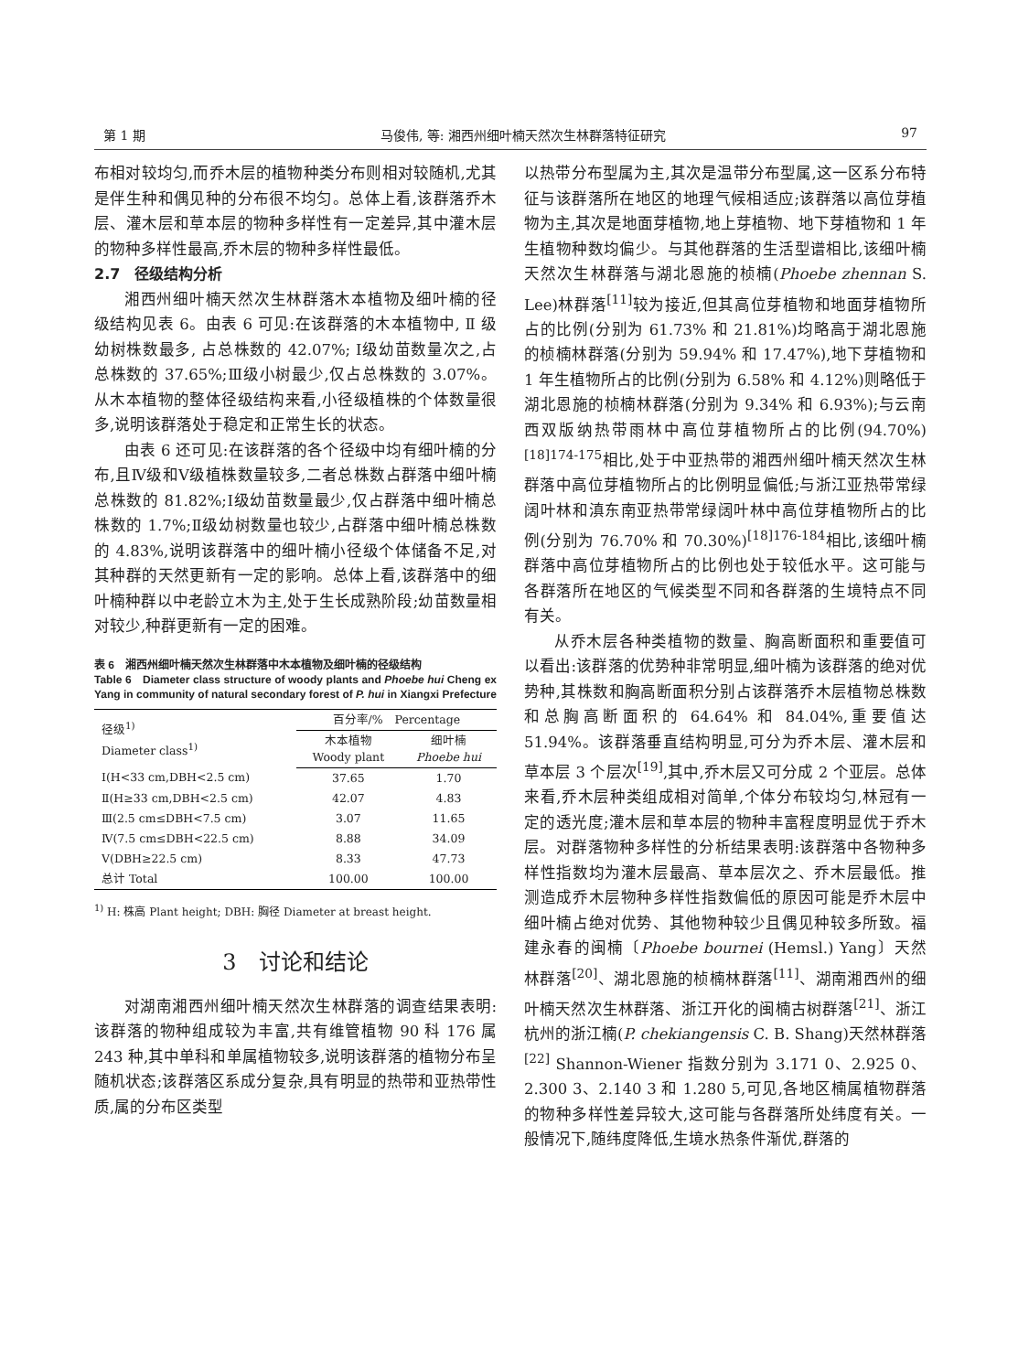第 1 期 马俊伟, 等: 湘西州细叶楠天然次生林群落特征研究 97
布相对较均匀,而乔木层的植物种类分布则相对较随机,尤其是伴生种和偶见种的分布很不均匀。总体上看,该群落乔木层、灌木层和草本层的物种多样性有一定差异,其中灌木层的物种多样性最高,乔木层的物种多样性最低。
2.7　径级结构分析
湘西州细叶楠天然次生林群落木本植物及细叶楠的径级结构见表 6。由表 6 可见:在该群落的木本植物中, Ⅱ 级幼树株数最多, 占总株数的 42.07%; Ⅰ级幼苗数量次之,占总株数的 37.65%;Ⅲ级小树最少,仅占总株数的 3.07%。从木本植物的整体径级结构来看,小径级植株的个体数量很多,说明该群落处于稳定和正常生长的状态。
由表 6 还可见:在该群落的各个径级中均有细叶楠的分布,且Ⅳ级和Ⅴ级植株数量较多,二者总株数占群落中细叶楠总株数的 81.82%;Ⅰ级幼苗数量最少,仅占群落中细叶楠总株数的 1.7%;Ⅱ级幼树数量也较少,占群落中细叶楠总株数的 4.83%,说明该群落中的细叶楠小径级个体储备不足,对其种群的天然更新有一定的影响。总体上看,该群落中的细叶楠种群以中老龄立木为主,处于生长成熟阶段;幼苗数量相对较少,种群更新有一定的困难。
表 6　湘西州细叶楠天然次生林群落中木本植物及细叶楠的径级结构
Table 6　Diameter class structure of woody plants and Phoebe hui Cheng ex Yang in community of natural secondary forest of P. hui in Xiangxi Prefecture
| 径级<sup>1)</sup> Diameter class<sup>1)</sup> | 百分率/% Percentage | |
| --- | --- | --- |
| | 木本植物 Woody plant | 细叶楠 Phoebe hui |
| Ⅰ(H<33 cm,DBH<2.5 cm) | 37.65 | 1.70 |
| Ⅱ(H≥33 cm,DBH<2.5 cm) | 42.07 | 4.83 |
| Ⅲ(2.5 cm≤DBH<7.5 cm) | 3.07 | 11.65 |
| Ⅳ(7.5 cm≤DBH<22.5 cm) | 8.88 | 34.09 |
| Ⅴ(DBH≥22.5 cm) | 8.33 | 47.73 |
| 总计 Total | 100.00 | 100.00 |
<sup>1)</sup> H: 株高 Plant height; DBH: 胸径 Diameter at breast height.
3　讨论和结论
对湖南湘西州细叶楠天然次生林群落的调查结果表明:该群落的物种组成较为丰富,共有维管植物 90 科 176 属 243 种,其中单科和单属植物较多,说明该群落的植物分布呈随机状态;该群落区系成分复杂,具有明显的热带和亚热带性质,属的分布区类型
以热带分布型属为主,其次是温带分布型属,这一区系分布特征与该群落所在地区的地理气候相适应;该群落以高位芽植物为主,其次是地面芽植物,地上芽植物、地下芽植物和 1 年生植物种数均偏少。与其他群落的生活型谱相比,该细叶楠天然次生林群落与湖北恩施的桢楠(Phoebe zhennan S. Lee)林群落<sup>[11]</sup>较为接近,但其高位芽植物和地面芽植物所占的比例(分别为 61.73% 和 21.81%)均略高于湖北恩施的桢楠林群落(分别为 59.94% 和 17.47%),地下芽植物和 1 年生植物所占的比例(分别为 6.58% 和 4.12%)则略低于湖北恩施的桢楠林群落(分别为 9.34% 和 6.93%);与云南西双版纳热带雨林中高位芽植物所占的比例(94.70%)<sup>[18]174-175</sup>相比,处于中亚热带的湘西州细叶楠天然次生林群落中高位芽植物所占的比例明显偏低;与浙江亚热带常绿阔叶林和滇东南亚热带常绿阔叶林中高位芽植物所占的比例(分别为 76.70% 和 70.30%)<sup>[18]176-184</sup>相比,该细叶楠群落中高位芽植物所占的比例也处于较低水平。这可能与各群落所在地区的气候类型不同和各群落的生境特点不同有关。
从乔木层各种类植物的数量、胸高断面积和重要值可以看出:该群落的优势种非常明显,细叶楠为该群落的绝对优势种,其株数和胸高断面积分别占该群落乔木层植物总株数和总胸高断面积的 64.64% 和 84.04%,重要值达 51.94%。该群落垂直结构明显,可分为乔木层、灌木层和草本层 3 个层次<sup>[19]</sup>,其中,乔木层又可分成 2 个亚层。总体来看,乔木层种类组成相对简单,个体分布较均匀,林冠有一定的透光度;灌木层和草本层的物种丰富程度明显优于乔木层。对群落物种多样性的分析结果表明:该群落中各物种多样性指数均为灌木层最高、草本层次之、乔木层最低。推测造成乔木层物种多样性指数偏低的原因可能是乔木层中细叶楠占绝对优势、其他物种较少且偶见种较多所致。福建永春的闽楠〔Phoebe bournei (Hemsl.) Yang〕天然林群落<sup>[20]</sup>、湖北恩施的桢楠林群落<sup>[11]</sup>、湖南湘西州的细叶楠天然次生林群落、浙江开化的闽楠古树群落<sup>[21]</sup>、浙江杭州的浙江楠(P. chekiangensis C. B. Shang)天然林群落<sup>[22]</sup> Shannon-Wiener 指数分别为 3.171 0、2.925 0、2.300 3、2.140 3 和 1.280 5,可见,各地区楠属植物群落的物种多样性差异较大,这可能与各群落所处纬度有关。一般情况下,随纬度降低,生境水热条件渐优,群落的